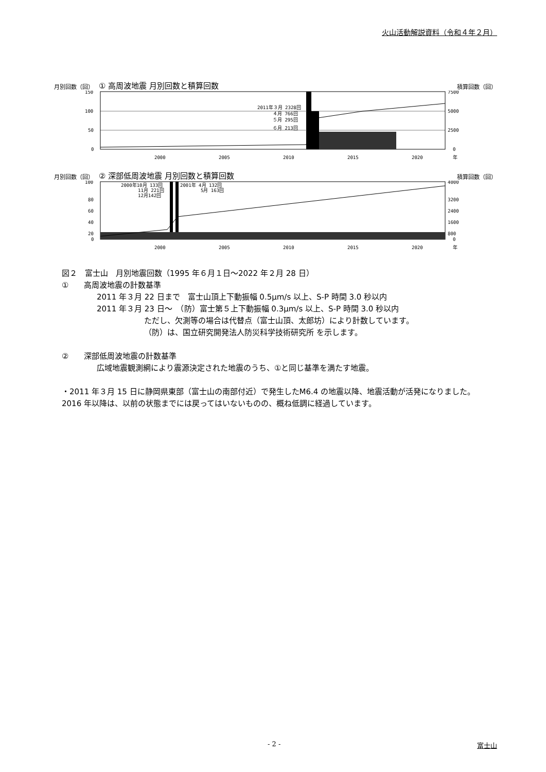火山活動解説資料（令和４年２月）
月別回数（回） ① 高周波地震 月別回数と積算回数 積算回数（回）
150
100
50
0
7500
5000
2500
0
2011年３月 2328回
４月 766回
５月 295回
６月 213回
2000
2005
2010
2015
2020
年
月別回数（回） ② 深部低周波地震 月別回数と積算回数 積算回数（回）
100
80
60
40
20
0
4000
3200
2400
1600
800
0
2000年10月 133回
11月 221回
12月142回
2001年 4月 132回
5月 163回
2000
2005
2010
2015
2020
年
図２　富士山　月別地震回数（1995 年６月１日～2022 年２月 28 日）
①　　高周波地震の計数基準
2011 年３月 22 日まで　富士山頂上下動振幅 0.5μm/s 以上、S-P 時間 3.0 秒以内
2011 年３月 23 日～　（防）富士第５上下動振幅 0.3μm/s 以上、S-P 時間 3.0 秒以内
ただし、欠測等の場合は代替点（富士山頂、太郎坊）により計数しています。
（防）は、国立研究開発法人防災科学技術研究所 を示します。
②　　深部低周波地震の計数基準
広域地震観測網により震源決定された地震のうち、①と同じ基準を満たす地震。
・2011 年３月 15 日に静岡県東部（富士山の南部付近）で発生したM6.4 の地震以降、地震活動が活発になりました。2016 年以降は、以前の状態までには戻ってはいないものの、概ね低調に経過しています。
- 2 - 富士山